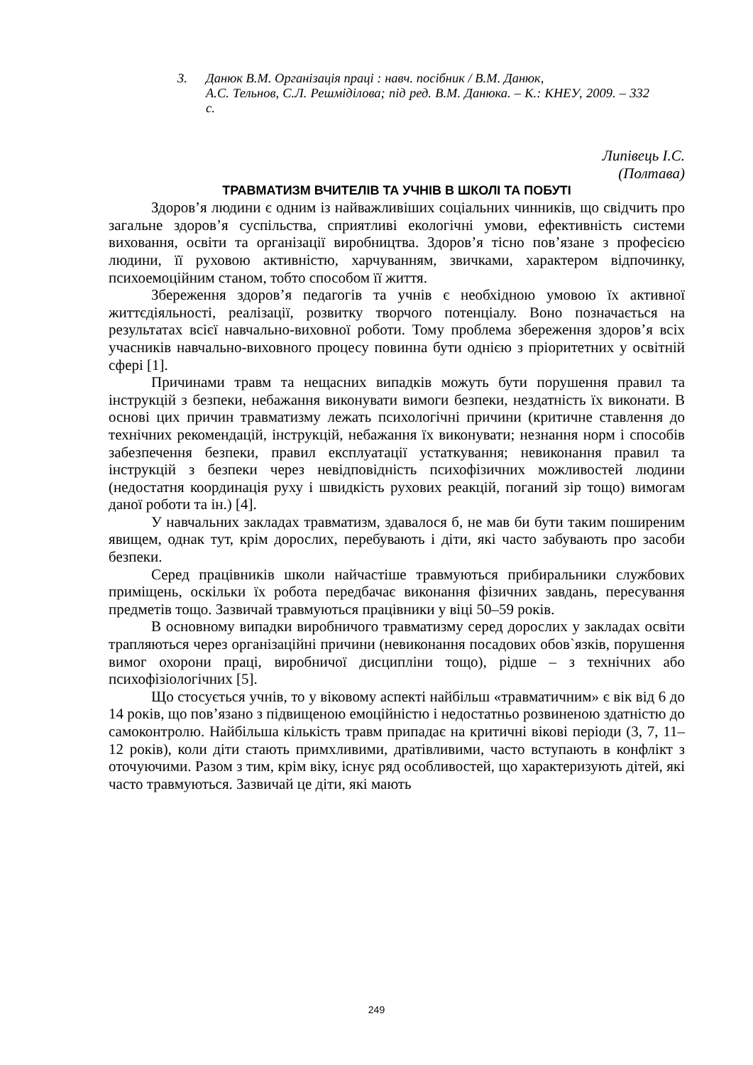3. Данюк В.М. Організація праці : навч. посібник / В.М. Данюк,
А.С. Тельнов, С.Л. Решмiдiлова; під ред. В.М. Данюка. – К.: КНЕУ, 2009. – 332 с.
Липівець І.С.
(Полтава)
ТРАВМАТИЗМ ВЧИТЕЛІВ ТА УЧНІВ В ШКОЛІ ТА ПОБУТІ
Здоров’я людини є одним із найважливіших соціальних чинників, що свідчить про загальне здоров’я суспільства, сприятливі екологічні умови, ефективність системи виховання, освіти та організації виробництва. Здоров’я тісно пов’язане з професією людини, її руховою активністю, харчуванням, звичками, характером відпочинку, психоемоційним станом, тобто способом її життя.
Збереження здоров’я педагогів та учнів є необхідною умовою їх активної життєдіяльності, реалізації, розвитку творчого потенціалу. Воно позначається на результатах всієї навчально-виховної роботи. Тому проблема збереження здоров’я всіх учасників навчально-виховного процесу повинна бути однією з пріоритетних у освітній сфері [1].
Причинами травм та нещасних випадків можуть бути порушення правил та інструкцій з безпеки, небажання виконувати вимоги безпеки, нездатність їх виконати. В основі цих причин травматизму лежать психологічні причини (критичне ставлення до технічних рекомендацій, інструкцій, небажання їх виконувати; незнання норм і способів забезпечення безпеки, правил експлуатації устаткування; невиконання правил та інструкцій з безпеки через невідповідність психофізичних можливостей людини (недостатня координація руху і швидкість рухових реакцій, поганий зір тощо) вимогам даної роботи та ін.) [4].
У навчальних закладах травматизм, здавалося б, не мав би бути таким поширеним явищем, однак тут, крім дорослих, перебувають і діти, які часто забувають про засоби безпеки.
Серед працівників школи найчастіше травмуються прибиральники службових приміщень, оскільки їх робота передбачає виконання фізичних завдань, пересування предметів тощо. Зазвичай травмуються працівники у віці 50–59 років.
В основному випадки виробничого травматизму серед дорослих у закладах освіти трапляються через організаційні причини (невиконання посадових обов`язків, порушення вимог охорони праці, виробничої дисципліни тощо), рідше – з технічних або психофізіологічних [5].
Що стосується учнів, то у віковому аспекті найбільш «травматичним» є вік від 6 до 14 років, що пов’язано з підвищеною емоційністю і недостатньо розвиненою здатністю до самоконтролю. Найбільша кількість травм припадає на критичні вікові періоди (3, 7, 11–12 років), коли діти стають примхливими, дратівливими, часто вступають в конфлікт з оточуючими. Разом з тим, крім віку, існує ряд особливостей, що характеризують дітей, які часто травмуються. Зазвичай це діти, які мають
249